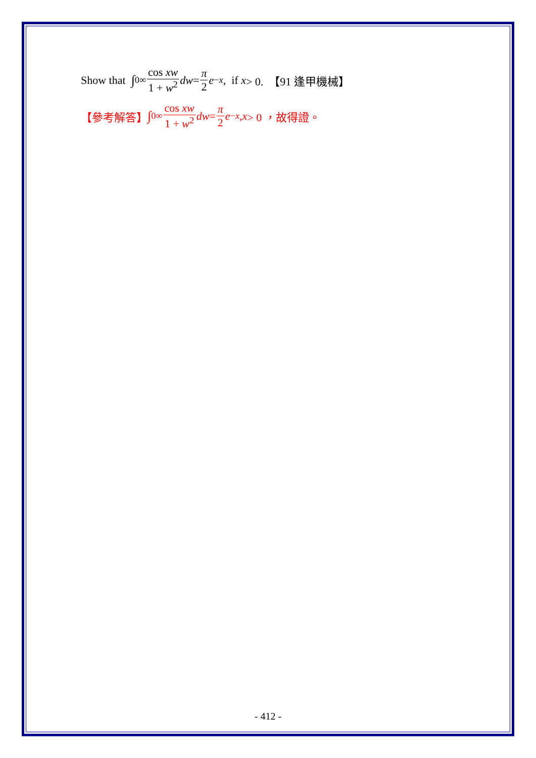Show that ∫<sub>0</sub><sup>∞</sup> cos xw 1 + w<sup>2</sup> dw = π 2 e<sup>−x</sup>, if x > 0. 【91 逢甲機械】
【參考解答】 ∫<sub>0</sub><sup>∞</sup> cos xw 1 + w<sup>2</sup> dw = π 2 e<sup>−x</sup>, x > 0 ，故得證。
- 412 -